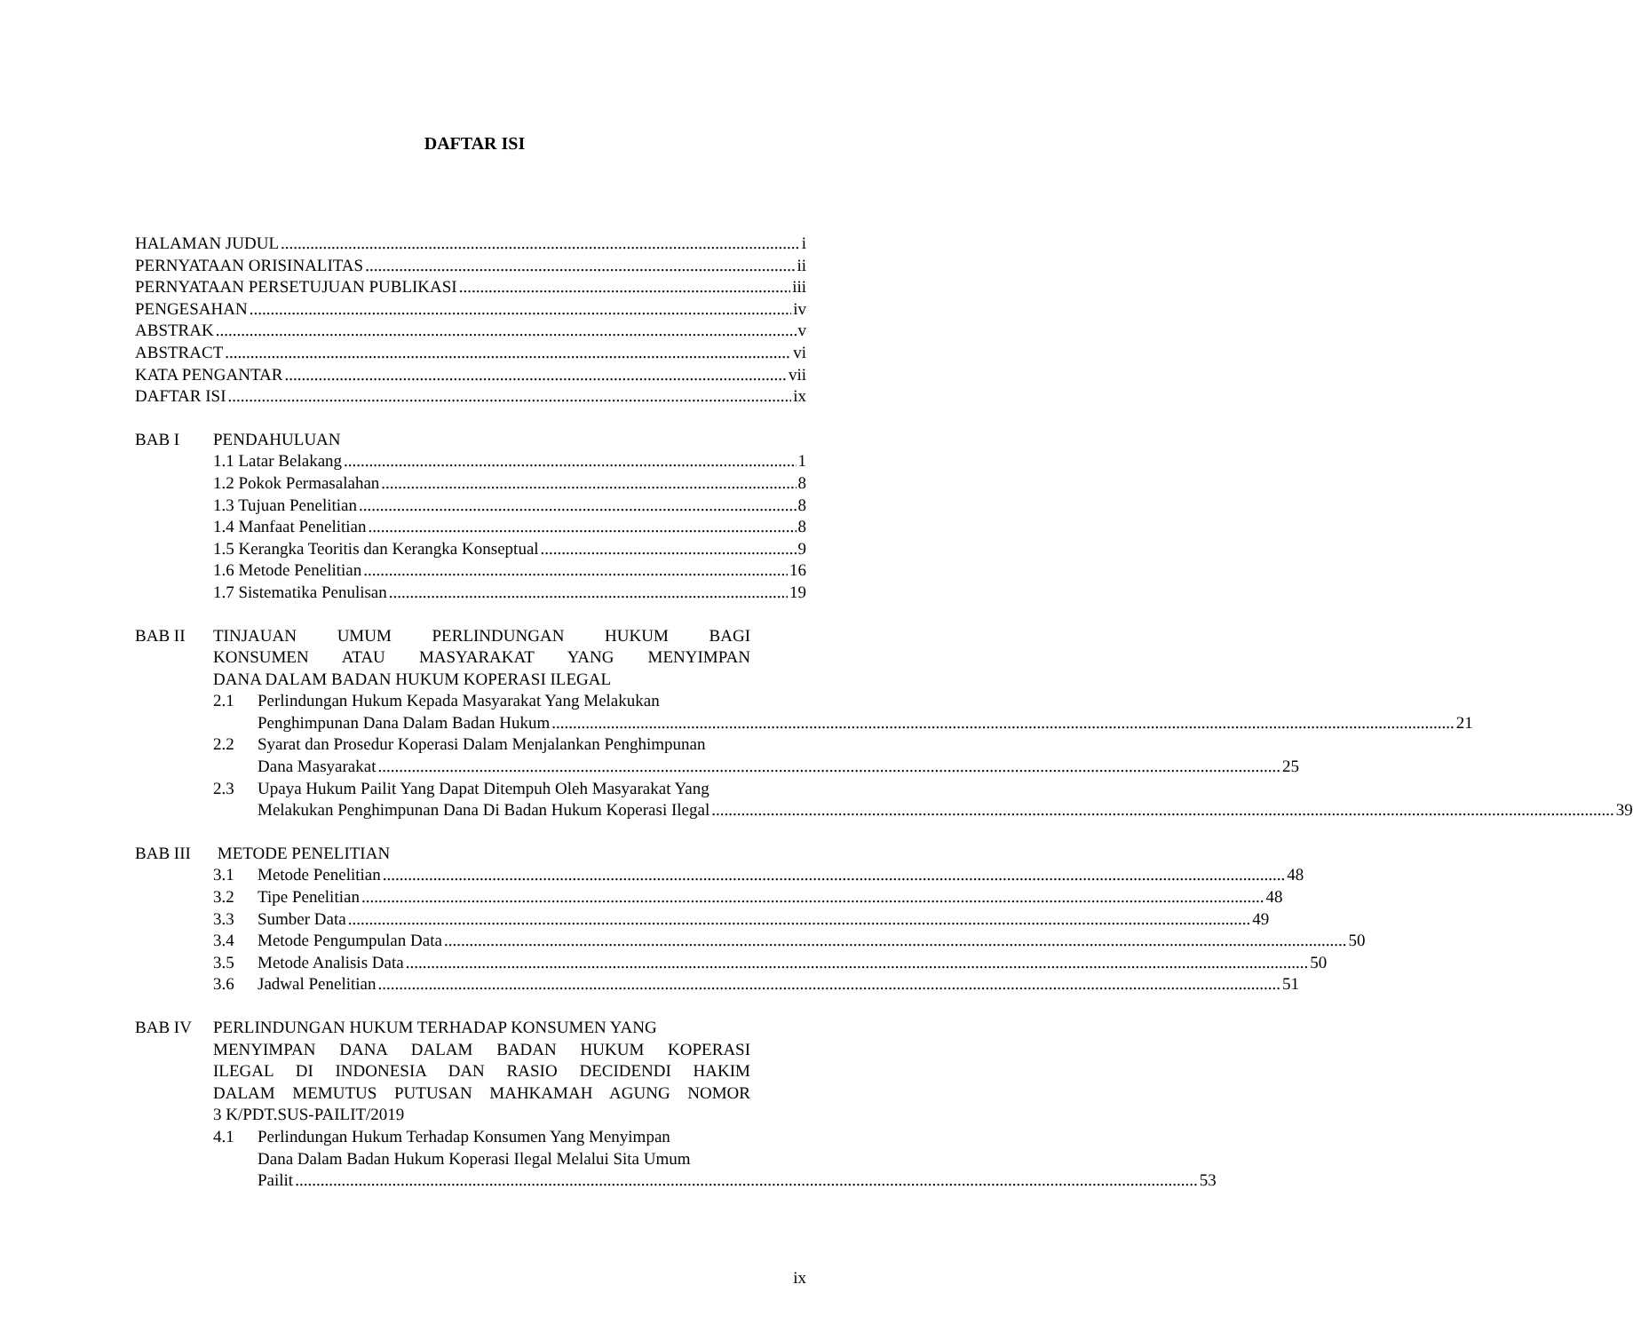DAFTAR ISI
HALAMAN JUDUL i
PERNYATAAN ORISINALITAS ii
PERNYATAAN PERSETUJUAN PUBLIKASI iii
PENGESAHAN iv
ABSTRAK v
ABSTRACT vi
KATA PENGANTAR vii
DAFTAR ISI ix
BAB I PENDAHULUAN
1.1 Latar Belakang 1
1.2 Pokok Permasalahan 8
1.3 Tujuan Penelitian 8
1.4 Manfaat Penelitian 8
1.5 Kerangka Teoritis dan Kerangka Konseptual 9
1.6 Metode Penelitian 16
1.7 Sistematika Penulisan 19
BAB II TINJAUAN UMUM PERLINDUNGAN HUKUM BAGI
KONSUMEN ATAU MASYARAKAT YANG MENYIMPAN
DANA DALAM BADAN HUKUM KOPERASI ILEGAL
2.1 Perlindungan Hukum Kepada Masyarakat Yang Melakukan
Penghimpunan Dana Dalam Badan Hukum 21
2.2 Syarat dan Prosedur Koperasi Dalam Menjalankan Penghimpunan
Dana Masyarakat 25
2.3 Upaya Hukum Pailit Yang Dapat Ditempuh Oleh Masyarakat Yang
Melakukan Penghimpunan Dana Di Badan Hukum Koperasi Ilegal 39
BAB III METODE PENELITIAN
3.1 Metode Penelitian 48
3.2 Tipe Penelitian 48
3.3 Sumber Data 49
3.4 Metode Pengumpulan Data 50
3.5 Metode Analisis Data 50
3.6 Jadwal Penelitian 51
BAB IV PERLINDUNGAN HUKUM TERHADAP KONSUMEN YANG
MENYIMPAN DANA DALAM BADAN HUKUM KOPERASI
ILEGAL DI INDONESIA DAN RASIO DECIDENDI HAKIM
DALAM MEMUTUS PUTUSAN MAHKAMAH AGUNG NOMOR
3 K/PDT.SUS-PAILIT/2019
4.1 Perlindungan Hukum Terhadap Konsumen Yang Menyimpan
Dana Dalam Badan Hukum Koperasi Ilegal Melalui Sita Umum
Pailit 53
ix